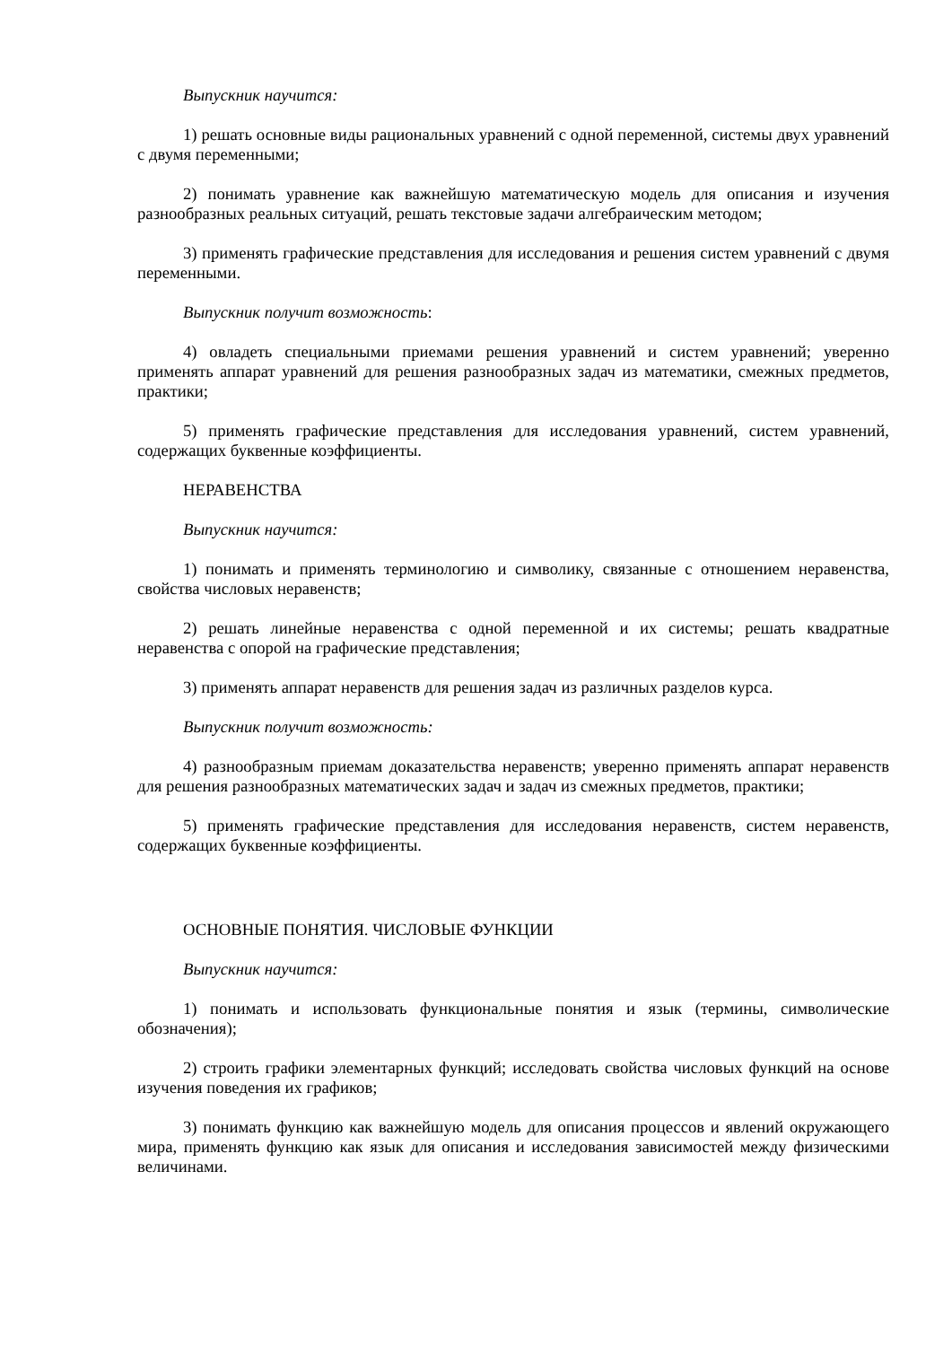Выпускник научится:
1) решать основные виды рациональных уравнений с одной переменной, системы двух уравнений с двумя переменными;
2) понимать уравнение как важнейшую математическую модель для описания и изучения разнообразных реальных ситуаций, решать текстовые задачи алгебраическим методом;
3) применять графические представления для исследования и решения систем уравнений с двумя переменными.
Выпускник получит возможность:
4) овладеть специальными приемами решения уравнений и систем уравнений; уверенно применять аппарат уравнений для решения разнообразных задач из математики, смежных предметов, практики;
5) применять графические представления для исследования уравнений, систем уравнений, содержащих буквенные коэффициенты.
НЕРАВЕНСТВА
Выпускник научится:
1) понимать и применять терминологию и символику, связанные с отношением неравенства, свойства числовых неравенств;
2) решать линейные неравенства с одной переменной и их системы; решать квадратные неравенства с опорой на графические представления;
3) применять аппарат неравенств для решения задач из различных разделов курса.
Выпускник получит возможность:
4) разнообразным приемам доказательства неравенств; уверенно применять аппарат неравенств для решения разнообразных математических задач и задач из смежных предметов, практики;
5) применять графические представления для исследования неравенств, систем неравенств, содержащих буквенные коэффициенты.
ОСНОВНЫЕ ПОНЯТИЯ. ЧИСЛОВЫЕ ФУНКЦИИ
Выпускник научится:
1) понимать и использовать функциональные понятия и язык (термины, символические обозначения);
2) строить графики элементарных функций; исследовать свойства числовых функций на основе изучения поведения их графиков;
3) понимать функцию как важнейшую модель для описания процессов и явлений окружающего мира, применять функцию как язык для описания и исследования зависимостей между физическими величинами.